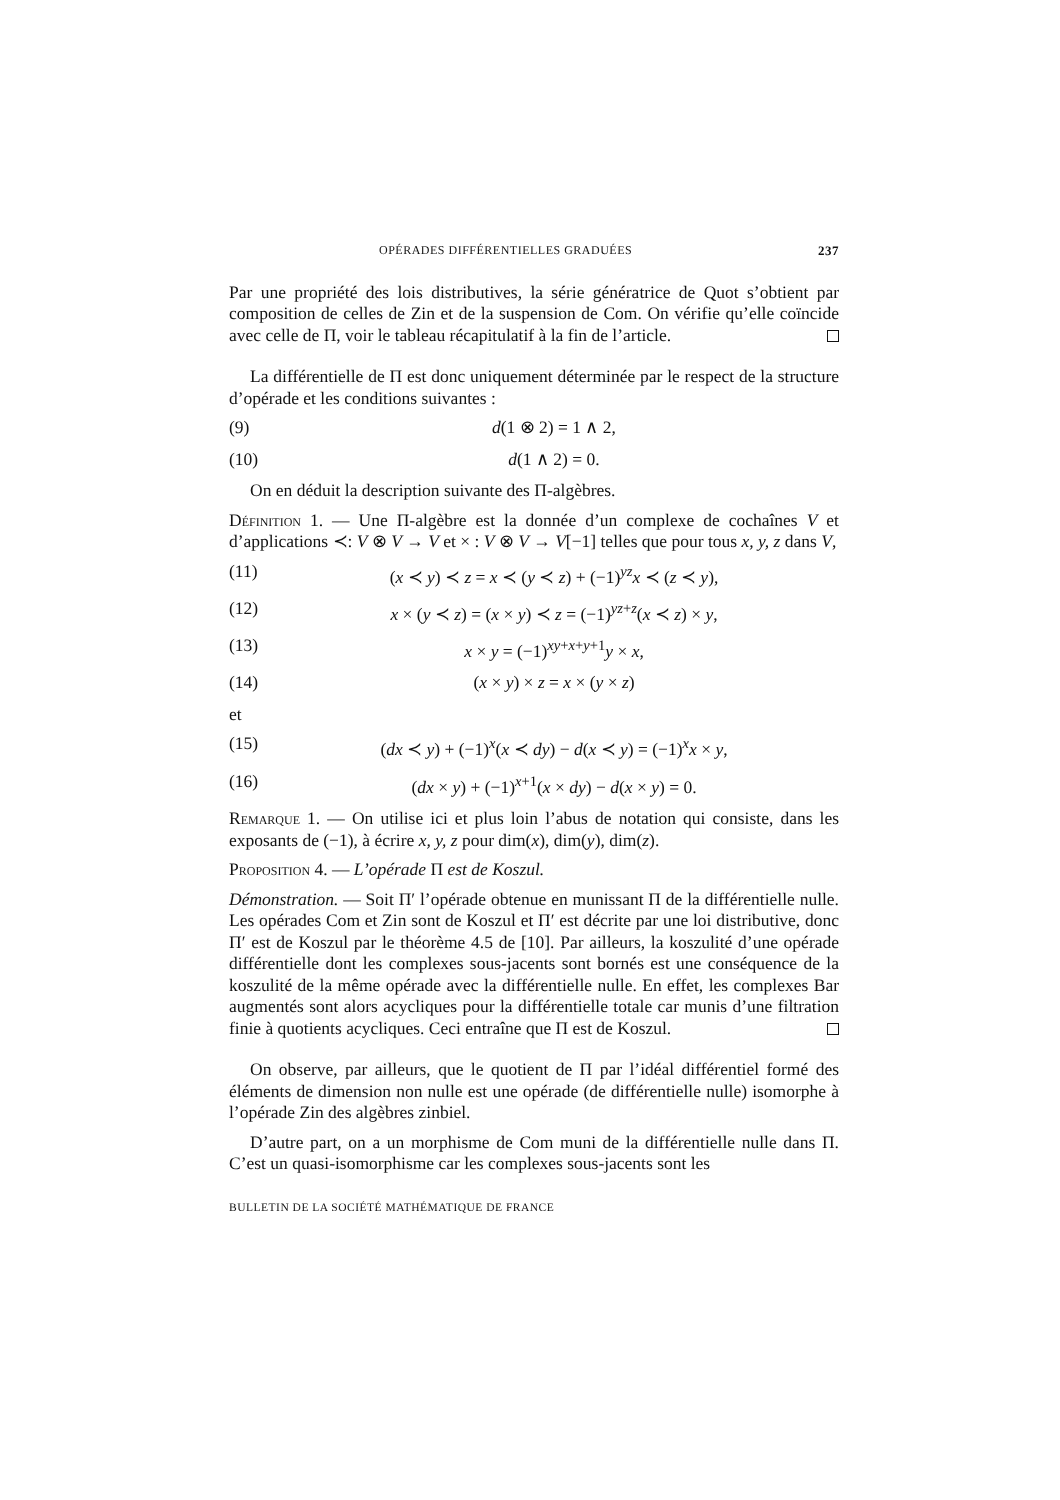OPÉRADES DIFFÉRENTIELLES GRADUÉES 237
Par une propriété des lois distributives, la série génératrice de Quot s’obtient par composition de celles de Zin et de la suspension de Com. On vérifie qu’elle coïncide avec celle de Π, voir le tableau récapitulatif à la fin de l’article.
La différentielle de Π est donc uniquement déterminée par le respect de la structure d’opérade et les conditions suivantes :
(9) d(1 ⊗ 2) = 1 ∧ 2,
(10) d(1 ∧ 2) = 0.
On en déduit la description suivante des Π-algèbres.
Définition 1. — Une Π-algèbre est la donnée d’un complexe de cochaînes V et d’applications ≺: V ⊗ V → V et × : V ⊗ V → V[−1] telles que pour tous x, y, z dans V,
(11) (x ≺ y) ≺ z = x ≺ (y ≺ z) + (−1)<sup>yz</sup>x ≺ (z ≺ y),
(12) x × (y ≺ z) = (x × y) ≺ z = (−1)<sup>yz+z</sup>(x ≺ z) × y,
(13) x × y = (−1)<sup>xy+x+y+1</sup>y × x,
(14) (x × y) × z = x × (y × z)
et
(15) (dx ≺ y) + (−1)<sup>x</sup>(x ≺ dy) − d(x ≺ y) = (−1)<sup>x</sup>x × y,
(16) (dx × y) + (−1)<sup>x+1</sup>(x × dy) − d(x × y) = 0.
Remarque 1. — On utilise ici et plus loin l’abus de notation qui consiste, dans les exposants de (−1), à écrire x, y, z pour dim(x), dim(y), dim(z).
Proposition 4. — L’opérade Π est de Koszul.
Démonstration. — Soit Π′ l’opérade obtenue en munissant Π de la différentielle nulle. Les opérades Com et Zin sont de Koszul et Π′ est décrite par une loi distributive, donc Π′ est de Koszul par le théorème 4.5 de [10]. Par ailleurs, la koszulité d’une opérade différentielle dont les complexes sous-jacents sont bornés est une conséquence de la koszulité de la même opérade avec la différentielle nulle. En effet, les complexes Bar augmentés sont alors acycliques pour la différentielle totale car munis d’une filtration finie à quotients acycliques. Ceci entraîne que Π est de Koszul.
On observe, par ailleurs, que le quotient de Π par l’idéal différentiel formé des éléments de dimension non nulle est une opérade (de différentielle nulle) isomorphe à l’opérade Zin des algèbres zinbiel.
D’autre part, on a un morphisme de Com muni de la différentielle nulle dans Π. C’est un quasi-isomorphisme car les complexes sous-jacents sont les
BULLETIN DE LA SOCIÉTÉ MATHÉMATIQUE DE FRANCE